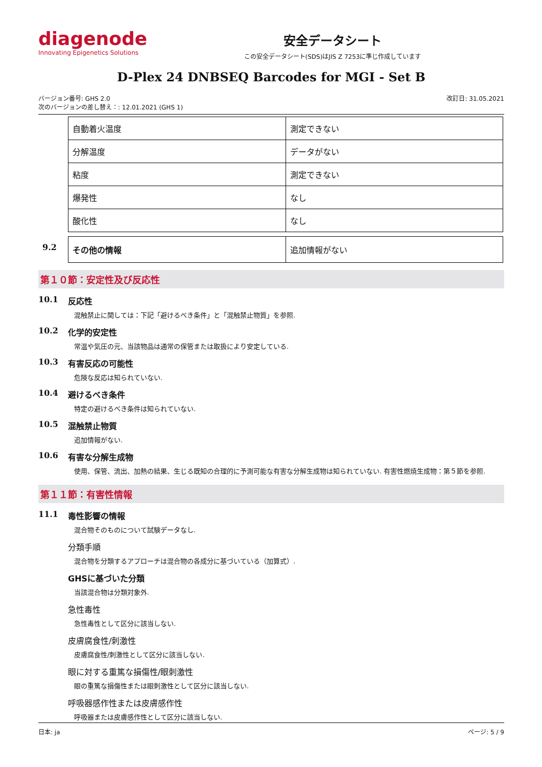diagenode
Innovating Epigenetics Solutions
安全データシート
この安全データシート(SDS)はJIS Z 7253に準じ作成しています
D-Plex 24 DNBSEQ Barcodes for MGI - Set B
バージョン番号: GHS 2.0
次のバージョンの差し替え：: 12.01.2021 (GHS 1)
改訂日: 31.05.2021
| 自動着火温度 | 測定できない |
| 分解温度 | データがない |
| 粘度 | 測定できない |
| 爆発性 | なし |
| 酸化性 | なし |
9.2
| その他の情報 | 追加情報がない |
第１０節：安定性及び反応性
10.1 反応性
混触禁止に関しては：下記「避けるべき条件」と「混触禁止物質」を参照.
10.2 化学的安定性
常温や気圧の元、当該物品は通常の保管または取扱により安定している.
10.3 有害反応の可能性
危険な反応は知られていない.
10.4 避けるべき条件
特定の避けるべき条件は知られていない.
10.5 混触禁止物質
追加情報がない.
10.6 有害な分解生成物
使用、保管、流出、加熱の結果、生じる既知の合理的に予測可能な有害な分解生成物は知られていない. 有害性燃焼生成物：第５節を参照.
第１１節：有害性情報
11.1 毒性影響の情報
混合物そのものについて試験データなし.
分類手順
混合物を分類するアプローチは混合物の各成分に基づいている（加算式）.
GHSに基づいた分類
当該混合物は分類対象外.
急性毒性
急性毒性として区分に該当しない.
皮膚腐食性/刺激性
皮膚腐食性/刺激性として区分に該当しない.
眼に対する重篤な損傷性/眼刺激性
眼の重篤な損傷性または眼刺激性として区分に該当しない.
呼吸器感作性または皮膚感作性
呼吸器または皮膚感作性として区分に該当しない.
日本: ja ページ: 5 / 9